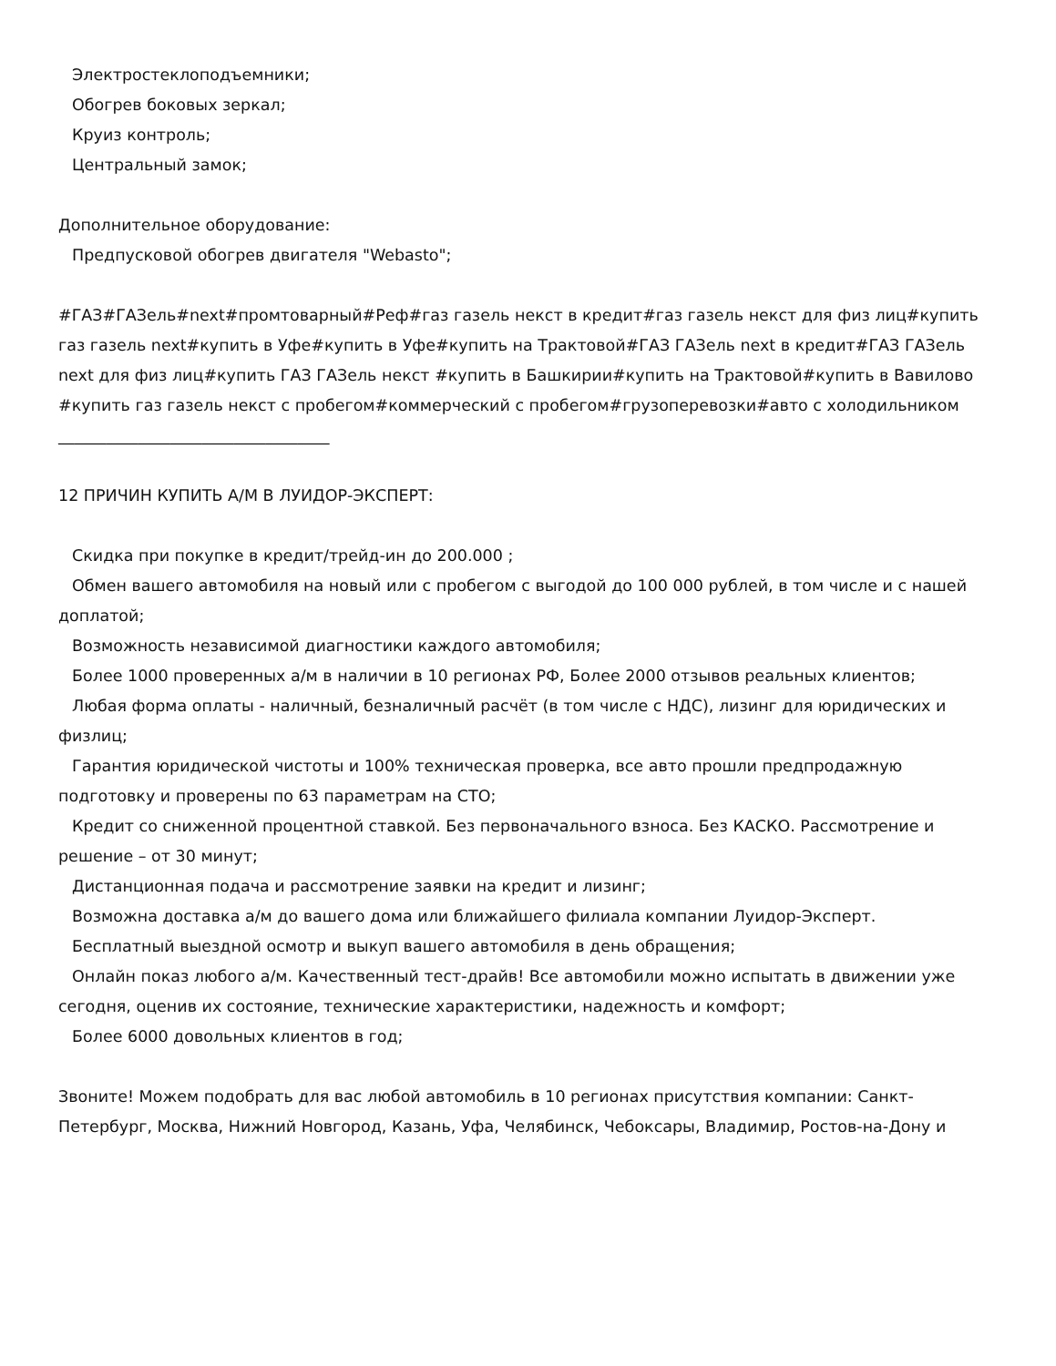Электростеклоподъемники;
Обогрев боковых зеркал;
Круиз контроль;
Центральный замок;
Дополнительное оборудование:
Предпусковой обогрев двигателя "Webasto";
#ГАЗ#ГАЗель#next#промтоварный#Реф#газ газель некст в кредит#газ газель некст для физ лиц#купить газ газель next#купить в Уфе#купить в Уфе#купить на Трактовой#ГАЗ ГАЗель next в кредит#ГАЗ ГАЗель next для физ лиц#купить ГАЗ ГАЗель некст #купить в Башкирии#купить на Трактовой#купить в Вавилово #купить газ газель некст с пробегом#коммерческий с пробегом#грузоперевозки#авто с холодильником
__________________________________
12 ПРИЧИН КУПИТЬ А/М В ЛУИДОР-ЭКСПЕРТ:
Скидка при покупке в кредит/трейд-ин до 200.000 ;
Обмен вашего автомобиля на новый или с пробегом с выгодой до 100 000 рублей, в том числе и с нашей
доплатой;
Возможность независимой диагностики каждого автомобиля;
Более 1000 проверенных а/м в наличии в 10 регионах РФ, Более 2000 отзывов реальных клиентов;
Любая форма оплаты - наличный, безналичный расчёт (в том числе с НДС), лизинг для юридических и
физлиц;
Гарантия юридической чистоты и 100% техническая проверка, все авто прошли предпродажную
подготовку и проверены по 63 параметрам на СТО;
Кредит со сниженной процентной ставкой. Без первоначального взноса. Без КАСКО. Рассмотрение и
решение – от 30 минут;
Дистанционная подача и рассмотрение заявки на кредит и лизинг;
Возможна доставка а/м до вашего дома или ближайшего филиала компании Луидор-Эксперт.
Бесплатный выездной осмотр и выкуп вашего автомобиля в день обращения;
Онлайн показ любого а/м. Качественный тест-драйв! Все автомобили можно испытать в движении уже
сегодня, оценив их состояние, технические характеристики, надежность и комфорт;
Более 6000 довольных клиентов в год;
Звоните! Можем подобрать для вас любой автомобиль в 10 регионах присутствия компании: Санкт-Петербург, Москва, Нижний Новгород, Казань, Уфа, Челябинск, Чебоксары, Владимир, Ростов-на-Дону и